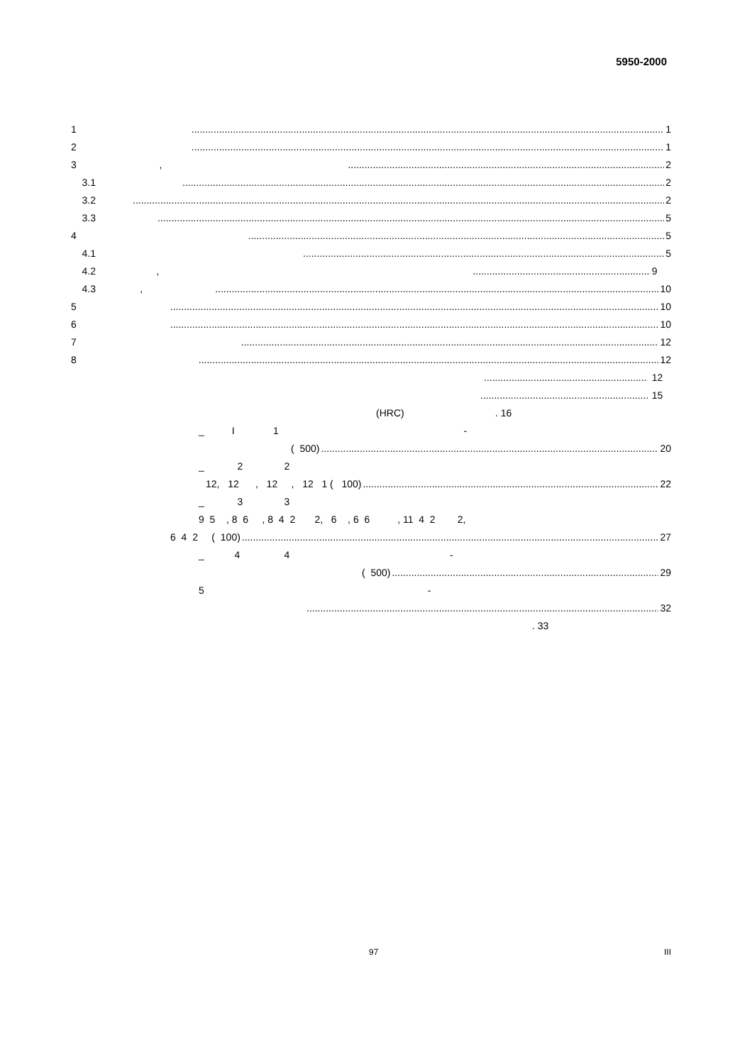5950-2000
1 1
2 1
3 , 2
3.1 2
3.2 2
3.3 5
4 5
4.1 5
4.2 , 9
4.3 , 10
5 10
6 10
7 12
8 12
12
15
(HRC) . 16
_ I 1 -
( 500) 20
_ 2 2
12, 12 , 12 , 12 1 ( 100) 22
_ 3 3
9 5 , 8 6 , 8 4 2 2, 6 , 6 6 , 11 4 2 2,
6 4 2 ( 100) 27
_ 4 4 -
( 500) 29
5 -
32
. 33
97 III